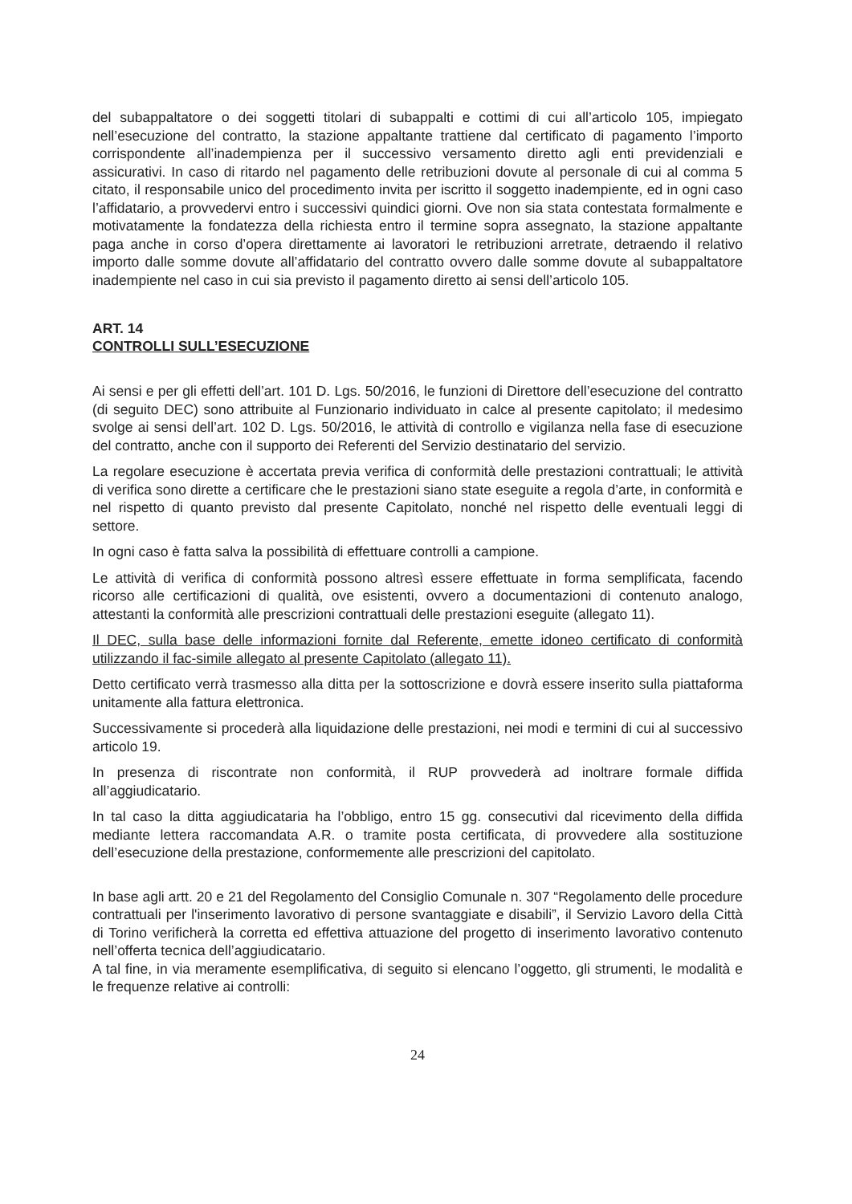del subappaltatore o dei soggetti titolari di subappalti e cottimi di cui all’articolo 105, impiegato nell’esecuzione del contratto, la stazione appaltante trattiene dal certificato di pagamento l’importo corrispondente all’inadempienza per il successivo versamento diretto agli enti previdenziali e assicurativi. In caso di ritardo nel pagamento delle retribuzioni dovute al personale di cui al comma 5 citato, il responsabile unico del procedimento invita per iscritto il soggetto inadempiente, ed in ogni caso l’affidatario, a provvedervi entro i successivi quindici giorni. Ove non sia stata contestata formalmente e motivatamente la fondatezza della richiesta entro il termine sopra assegnato, la stazione appaltante paga anche in corso d’opera direttamente ai lavoratori le retribuzioni arretrate, detraendo il relativo importo dalle somme dovute all’affidatario del contratto ovvero dalle somme dovute al subappaltatore inadempiente nel caso in cui sia previsto il pagamento diretto ai sensi dell’articolo 105.
ART. 14
CONTROLLI SULL’ESECUZIONE
Ai sensi e per gli effetti dell’art. 101 D. Lgs. 50/2016, le funzioni di Direttore dell’esecuzione del contratto (di seguito DEC) sono attribuite al Funzionario individuato in calce al presente capitolato; il medesimo svolge ai sensi dell’art. 102 D. Lgs. 50/2016, le attività di controllo e vigilanza nella fase di esecuzione del contratto, anche con il supporto dei Referenti del Servizio destinatario del servizio.
La regolare esecuzione è accertata previa verifica di conformità delle prestazioni contrattuali; le attività di verifica sono dirette a certificare che le prestazioni siano state eseguite a regola d’arte, in conformità e nel rispetto di quanto previsto dal presente Capitolato, nonché nel rispetto delle eventuali leggi di settore.
In ogni caso è fatta salva la possibilità di effettuare controlli a campione.
Le attività di verifica di conformità possono altresì essere effettuate in forma semplificata, facendo ricorso alle certificazioni di qualità, ove esistenti, ovvero a documentazioni di contenuto analogo, attestanti la conformità alle prescrizioni contrattuali delle prestazioni eseguite (allegato 11).
Il DEC, sulla base delle informazioni fornite dal Referente, emette idoneo certificato di conformità utilizzando il fac-simile allegato al presente Capitolato (allegato 11).
Detto certificato verrà trasmesso alla ditta per la sottoscrizione e dovrà essere inserito sulla piattaforma unitamente alla fattura elettronica.
Successivamente si procederà alla liquidazione delle prestazioni, nei modi e termini di cui al successivo articolo 19.
In presenza di riscontrate non conformità, il RUP provvederà ad inoltrare formale diffida all’aggiudicatario.
In tal caso la ditta aggiudicataria ha l’obbligo, entro 15 gg. consecutivi dal ricevimento della diffida mediante lettera raccomandata A.R. o tramite posta certificata, di provvedere alla sostituzione dell’esecuzione della prestazione, conformemente alle prescrizioni del capitolato.
In base agli artt. 20 e 21 del Regolamento del Consiglio Comunale n. 307 “Regolamento delle procedure contrattuali per l'inserimento lavorativo di persone svantaggiate e disabili”, il Servizio Lavoro della Città di Torino verificherà la corretta ed effettiva attuazione del progetto di inserimento lavorativo contenuto nell’offerta tecnica dell’aggiudicatario.
A tal fine, in via meramente esemplificativa, di seguito si elencano l’oggetto, gli strumenti, le modalità e le frequenze relative ai controlli:
24